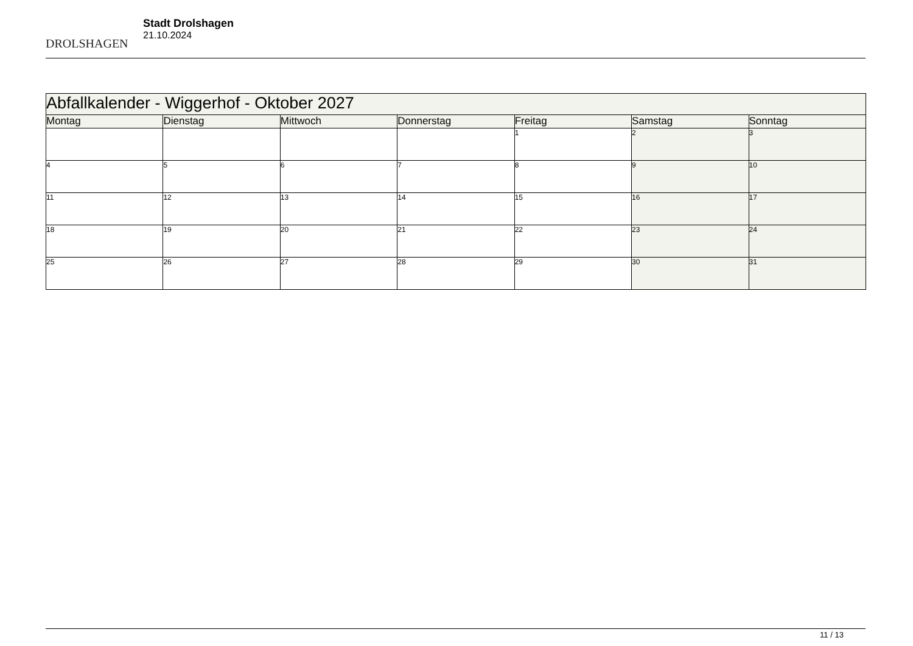DROLSHAGEN
Stadt Drolshagen
21.10.2024
| Abfallkalender - Wiggerhof - Oktober 2027 | | | | | | |
| Montag | Dienstag | Mittwoch | Donnerstag | Freitag | Samstag | Sonntag |
| | | | | 1 | 2 | 3 |
| 4 | 5 | 6 | 7 | 8 | 9 | 10 |
| 11 | 12 | 13 | 14 | 15 | 16 | 17 |
| 18 | 19 | 20 | 21 | 22 | 23 | 24 |
| 25 | 26 | 27 | 28 | 29 | 30 | 31 |
11 / 13